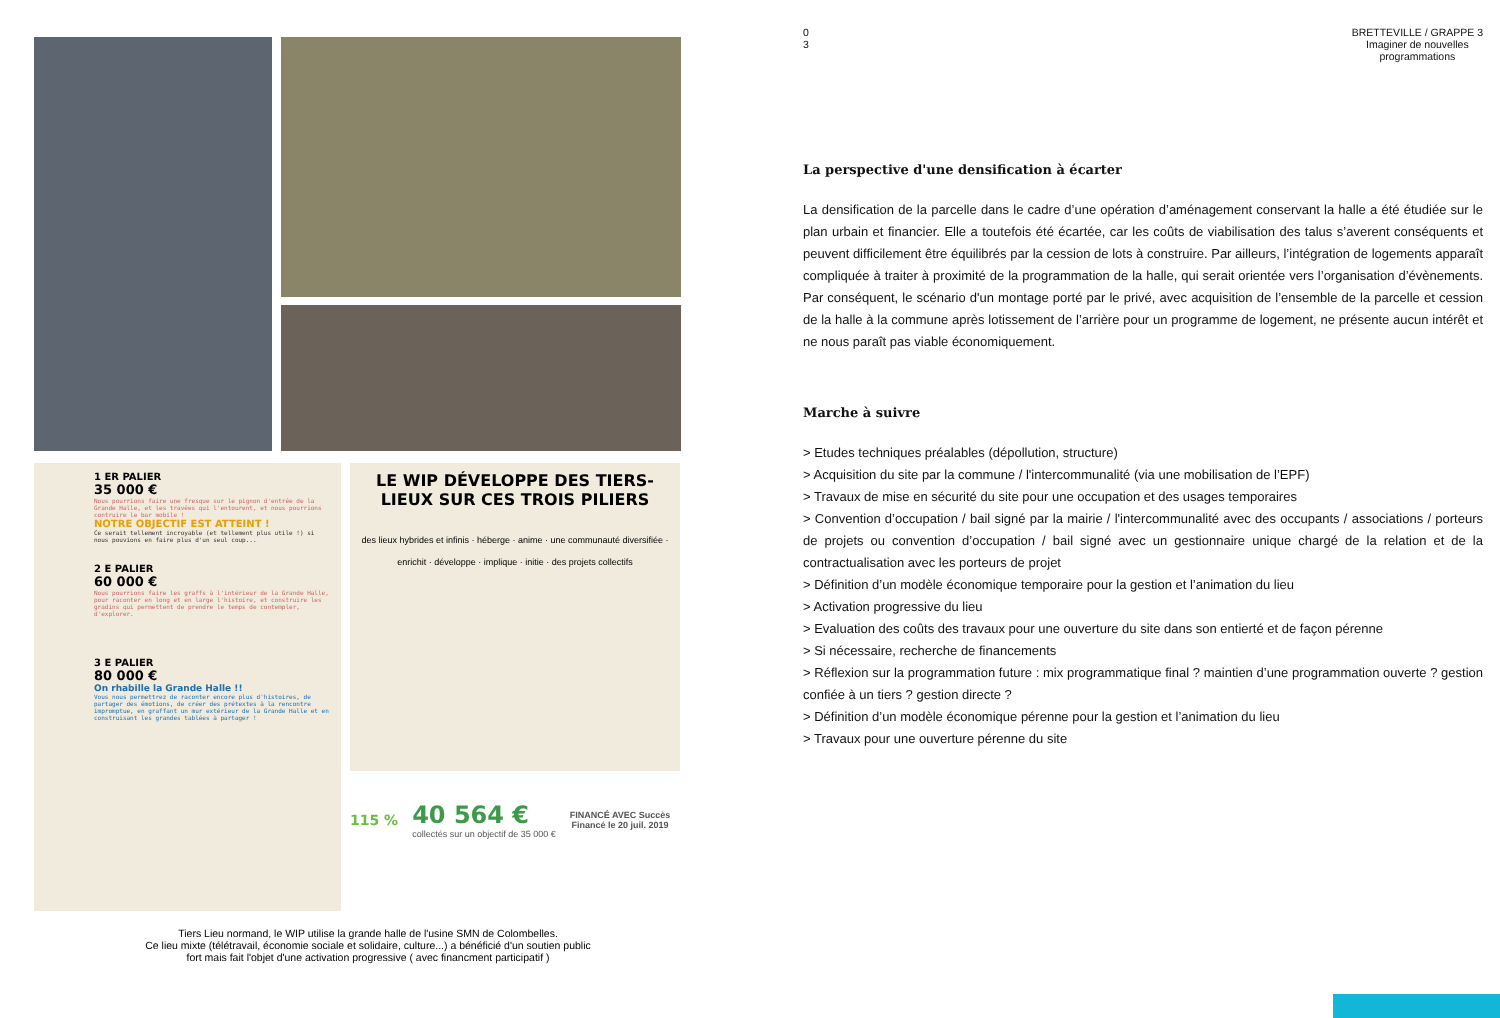1 ER PALIER
35 000 €
Nous pourrions faire une fresque sur le pignon d'entrée de la Grande Halle, et les travées qui l'entourent, et nous pourrions contruire le bar mobile !
NOTRE OBJECTIF EST ATTEINT !
Ce serait tellement incroyable (et tellement plus utile !) si nous pouvions en faire plus d'un seul coup...
2 E PALIER
60 000 €
Nous pourrions faire les graffs à l'intérieur de la Grande Halle, pour raconter en long et en large l'histoire, et construire les gradins qui permettent de prendre le temps de contempler, d'explorer.
3 E PALIER
80 000 €
On rhabille la Grande Halle !!
Vous nous permettrez de raconter encore plus d'histoires, de partager des émotions, de créer des prétextes à la rencontre impromptue, en graffant un mur extérieur de la Grande Halle et en construisant les grandes tablées à partager !
LE WIP DÉVELOPPE DES TIERS-LIEUX SUR CES TROIS PILIERS
des lieux hybrides et infinis · héberge · anime · une communauté diversifiée · enrichit · développe · implique · initie · des projets collectifs
115 %
40 564 €
collectés sur un objectif de 35 000 €
FINANCÉ AVEC Succès
Financé le 20 juil. 2019
Tiers Lieu normand, le WIP utilise la grande halle de l'usine SMN de Colombelles.
Ce lieu mixte (télétravail, économie sociale et solidaire, culture...) a bénéficié d'un soutien public
fort mais fait l'objet d'une activation progressive ( avec financment participatif )
0
3
BRETTEVILLE / GRAPPE 3
Imaginer de nouvelles
programmations
La perspective d'une densification à écarter
La densification de la parcelle dans le cadre d’une opération d’aménagement conservant la halle a été étudiée sur le plan urbain et financier. Elle a toutefois été écartée, car les coûts de viabilisation des talus s’averent conséquents et peuvent difficilement être équilibrés par la cession de lots à construire. Par ailleurs, l’intégration de logements apparaît compliquée à traiter à proximité de la programmation de la halle, qui serait orientée vers l’organisation d’évènements. Par conséquent, le scénario d'un montage porté par le privé, avec acquisition de l’ensemble de la parcelle et cession de la halle à la commune après lotissement de l’arrière pour un programme de logement, ne présente aucun intérêt et ne nous paraît pas viable économiquement.
Marche à suivre
> Etudes techniques préalables (dépollution, structure)
> Acquisition du site par la commune / l'intercommunalité (via une mobilisation de l’EPF)
> Travaux de mise en sécurité du site pour une occupation et des usages temporaires
> Convention d’occupation / bail signé par la mairie / l'intercommunalité avec des occupants / associations / porteurs de projets ou convention d’occupation / bail signé avec un gestionnaire unique chargé de la relation et de la contractualisation avec les porteurs de projet
> Définition d’un modèle économique temporaire pour la gestion et l’animation du lieu
> Activation progressive du lieu
> Evaluation des coûts des travaux pour une ouverture du site dans son entierté et de façon pérenne
> Si nécessaire, recherche de financements
> Réflexion sur la programmation future : mix programmatique final ? maintien d’une programmation ouverte ? gestion confiée à un tiers ? gestion directe ?
> Définition d’un modèle économique pérenne pour la gestion et l’animation du lieu
> Travaux pour une ouverture pérenne du site